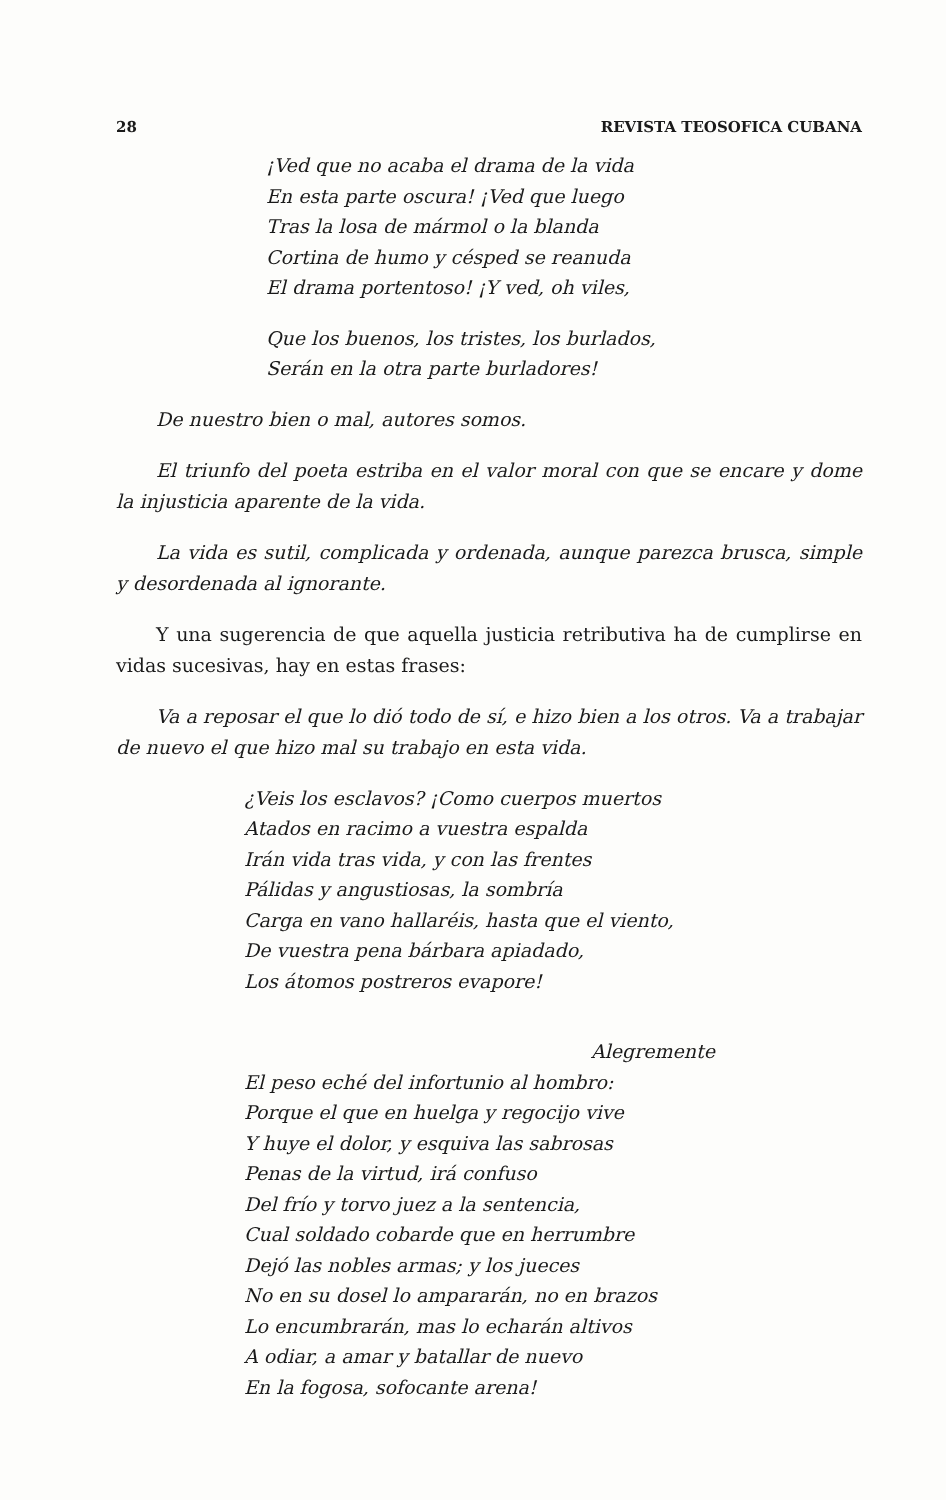28 REVISTA TEOSOFICA CUBANA
¡Ved que no acaba el drama de la vida
En esta parte oscura! ¡Ved que luego
Tras la losa de mármol o la blanda
Cortina de humo y césped se reanuda
El drama portentoso! ¡Y ved, oh viles,
Que los buenos, los tristes, los burlados,
Serán en la otra parte burladores!
De nuestro bien o mal, autores somos.
El triunfo del poeta estriba en el valor moral con que se encare y dome la injusticia aparente de la vida.
La vida es sutil, complicada y ordenada, aunque parezca brusca, simple y desordenada al ignorante.
Y una sugerencia de que aquella justicia retributiva ha de cumplirse en vidas sucesivas, hay en estas frases:
Va a reposar el que lo dió todo de sí, e hizo bien a los otros. Va a trabajar de nuevo el que hizo mal su trabajo en esta vida.
¿Veis los esclavos? ¡Como cuerpos muertos
Atados en racimo a vuestra espalda
Irán vida tras vida, y con las frentes
Pálidas y angustiosas, la sombría
Carga en vano hallaréis, hasta que el viento,
De vuestra pena bárbara apiadado,
Los átomos postreros evapore!
Alegremente
El peso eché del infortunio al hombro:
Porque el que en huelga y regocijo vive
Y huye el dolor, y esquiva las sabrosas
Penas de la virtud, irá confuso
Del frío y torvo juez a la sentencia,
Cual soldado cobarde que en herrumbre
Dejó las nobles armas; y los jueces
No en su dosel lo ampararán, no en brazos
Lo encumbrarán, mas lo echarán altivos
A odiar, a amar y batallar de nuevo
En la fogosa, sofocante arena!